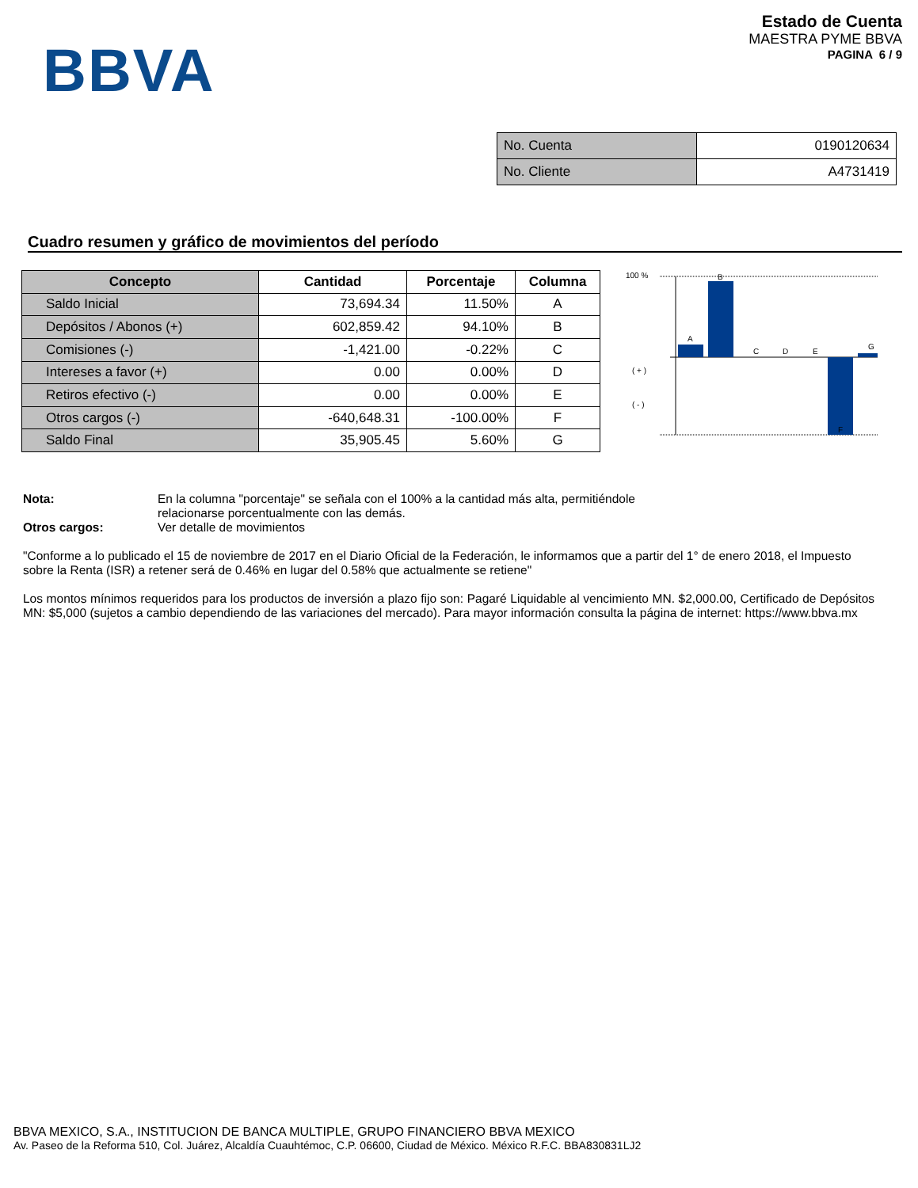BBVA
Estado de Cuenta
MAESTRA PYME BBVA
PAGINA 6 / 9
| No. Cuenta | 0190120634 |
| No. Cliente | A4731419 |
Cuadro resumen y gráfico de movimientos del período
| Concepto | Cantidad | Porcentaje | Columna |
| --- | --- | --- | --- |
| Saldo Inicial | 73,694.34 | 11.50% | A |
| Depósitos / Abonos (+) | 602,859.42 | 94.10% | B |
| Comisiones (-) | -1,421.00 | -0.22% | C |
| Intereses a favor (+) | 0.00 | 0.00% | D |
| Retiros efectivo (-) | 0.00 | 0.00% | E |
| Otros cargos (-) | -640,648.31 | -100.00% | F |
| Saldo Final | 35,905.45 | 5.60% | G |
100 %
( + )
( - )
A
B
C
D
E
F
G
Nota: En la columna "porcentaje" se señala con el 100% a la cantidad más alta, permitiéndole
relacionarse porcentualmente con las demás.
Otros cargos: Ver detalle de movimientos
"Conforme a lo publicado el 15 de noviembre de 2017 en el Diario Oficial de la Federación, le informamos que a partir del 1° de enero 2018, el Impuesto sobre la Renta (ISR) a retener será de 0.46% en lugar del 0.58% que actualmente se retiene"
Los montos mínimos requeridos para los productos de inversión a plazo fijo son: Pagaré Liquidable al vencimiento MN. $2,000.00, Certificado de Depósitos MN: $5,000 (sujetos a cambio dependiendo de las variaciones del mercado). Para mayor información consulta la página de internet: https://www.bbva.mx
BBVA MEXICO, S.A., INSTITUCION DE BANCA MULTIPLE, GRUPO FINANCIERO BBVA MEXICO
Av. Paseo de la Reforma 510, Col. Juárez, Alcaldía Cuauhtémoc, C.P. 06600, Ciudad de México. México R.F.C. BBA830831LJ2